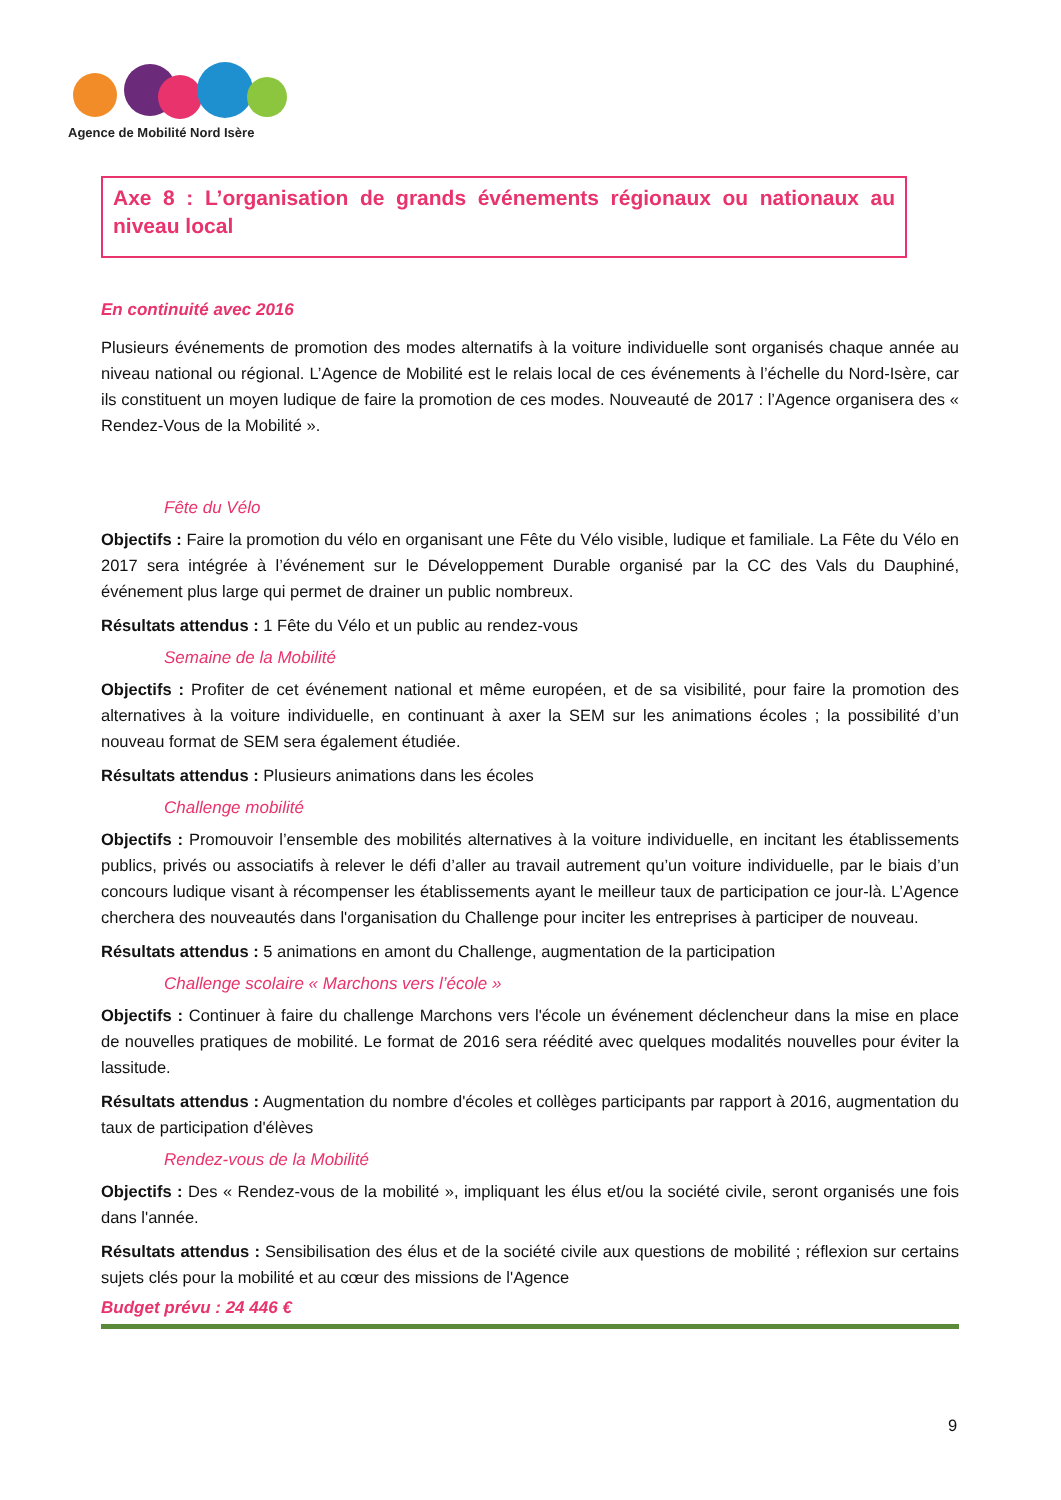Agence de Mobilité Nord Isère
Axe 8 : L’organisation de grands événements régionaux ou nationaux au niveau local
En continuité avec 2016
Plusieurs événements de promotion des modes alternatifs à la voiture individuelle sont organisés chaque année au niveau national ou régional. L’Agence de Mobilité est le relais local de ces événements à l’échelle du Nord-Isère, car ils constituent un moyen ludique de faire la promotion de ces modes. Nouveauté de 2017 : l’Agence organisera des « Rendez-Vous de la Mobilité ».
Fête du Vélo
Objectifs : Faire la promotion du vélo en organisant une Fête du Vélo visible, ludique et familiale. La Fête du Vélo en 2017 sera intégrée à l’événement sur le Développement Durable organisé par la CC des Vals du Dauphiné, événement plus large qui permet de drainer un public nombreux.
Résultats attendus : 1 Fête du Vélo et un public au rendez-vous
Semaine de la Mobilité
Objectifs : Profiter de cet événement national et même européen, et de sa visibilité, pour faire la promotion des alternatives à la voiture individuelle, en continuant à axer la SEM sur les animations écoles ; la possibilité d’un nouveau format de SEM sera également étudiée.
Résultats attendus : Plusieurs animations dans les écoles
Challenge mobilité
Objectifs : Promouvoir l’ensemble des mobilités alternatives à la voiture individuelle, en incitant les établissements publics, privés ou associatifs à relever le défi d’aller au travail autrement qu’un voiture individuelle, par le biais d’un concours ludique visant à récompenser les établissements ayant le meilleur taux de participation ce jour-là. L’Agence cherchera des nouveautés dans l'organisation du Challenge pour inciter les entreprises à participer de nouveau.
Résultats attendus : 5 animations en amont du Challenge, augmentation de la participation
Challenge scolaire « Marchons vers l’école »
Objectifs : Continuer à faire du challenge Marchons vers l'école un événement déclencheur dans la mise en place de nouvelles pratiques de mobilité. Le format de 2016 sera réédité avec quelques modalités nouvelles pour éviter la lassitude.
Résultats attendus : Augmentation du nombre d'écoles et collèges participants par rapport à 2016, augmentation du taux de participation d'élèves
Rendez-vous de la Mobilité
Objectifs : Des « Rendez-vous de la mobilité », impliquant les élus et/ou la société civile, seront organisés une fois dans l'année.
Résultats attendus : Sensibilisation des élus et de la société civile aux questions de mobilité ; réflexion sur certains sujets clés pour la mobilité et au cœur des missions de l'Agence
Budget prévu : 24 446 €
9